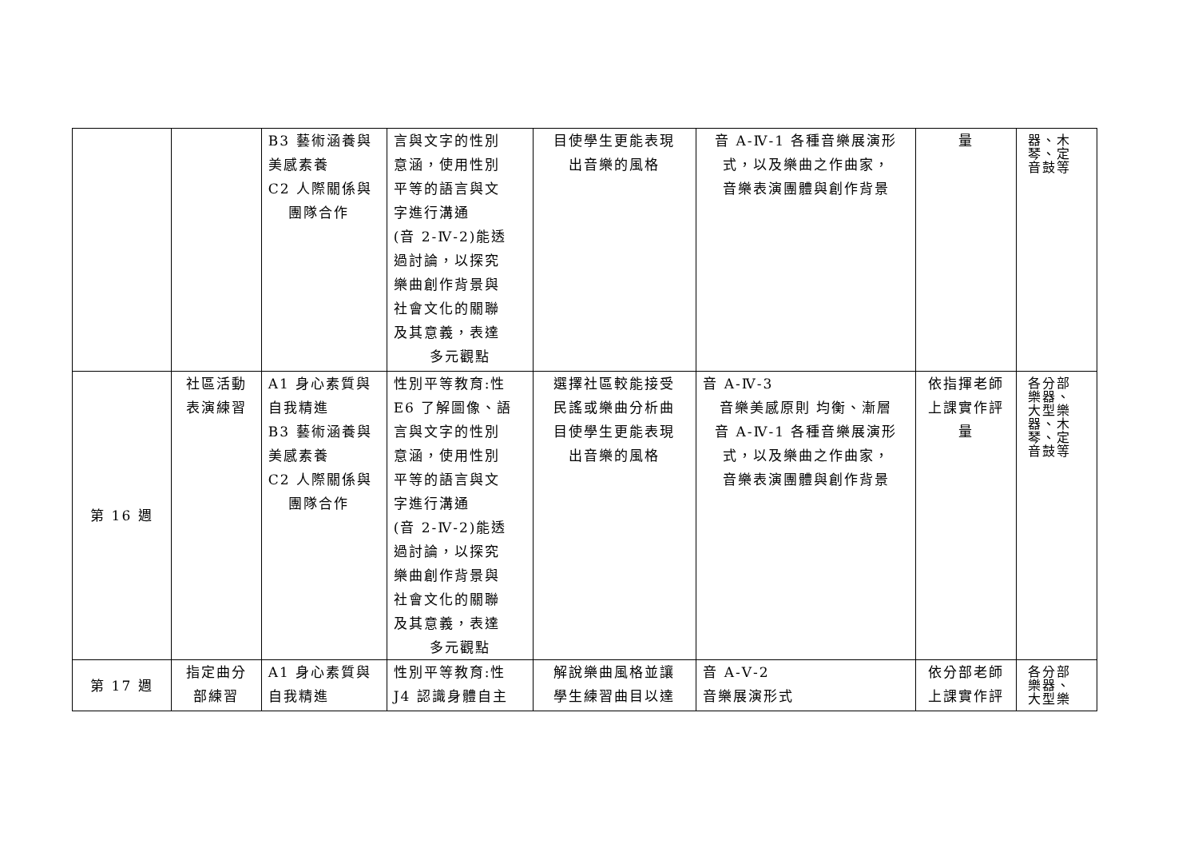| | | B3 藝術涵養與 美感素養 C2 人際關係與 團隊合作 | 言與文字的性別 意涵，使用性別 平等的語言與文 字進行溝通 (音 2-Ⅳ-2)能透 過討論，以探究 樂曲創作背景與 社會文化的關聯 及其意義，表達 多元觀點 | 目使學生更能表現 出音樂的風格 | 音 A-Ⅳ-1 各種音樂展演形 式，以及樂曲之作曲家， 音樂表演團體與創作背景 | 量 | 器、木 琴、定 音鼓等 |
| 第 16 週 | 社區活動 表演練習 | A1 身心素質與 自我精進 B3 藝術涵養與 美感素養 C2 人際關係與 團隊合作 | 性別平等教育:性 E6 了解圖像、語 言與文字的性別 意涵，使用性別 平等的語言與文 字進行溝通 (音 2-Ⅳ-2)能透 過討論，以探究 樂曲創作背景與 社會文化的關聯 及其意義，表達 多元觀點 | 選擇社區較能接受 民謠或樂曲分析曲 目使學生更能表現 出音樂的風格 | 音 A-Ⅳ-3 音樂美感原則 均衡、漸層 音 A-Ⅳ-1 各種音樂展演形 式，以及樂曲之作曲家， 音樂表演團體與創作背景 | 依指揮老師 上課實作評 量 | 各分部 樂器、 大型樂 器、木 琴、定 音鼓等 |
| 第 17 週 | 指定曲分 部練習 | A1 身心素質與 自我精進 | 性別平等教育:性 J4 認識身體自主 | 解說樂曲風格並讓 學生練習曲目以達 | 音 A-Ⅴ-2 音樂展演形式 | 依分部老師 上課實作評 | 各分部 樂器、 大型樂 |